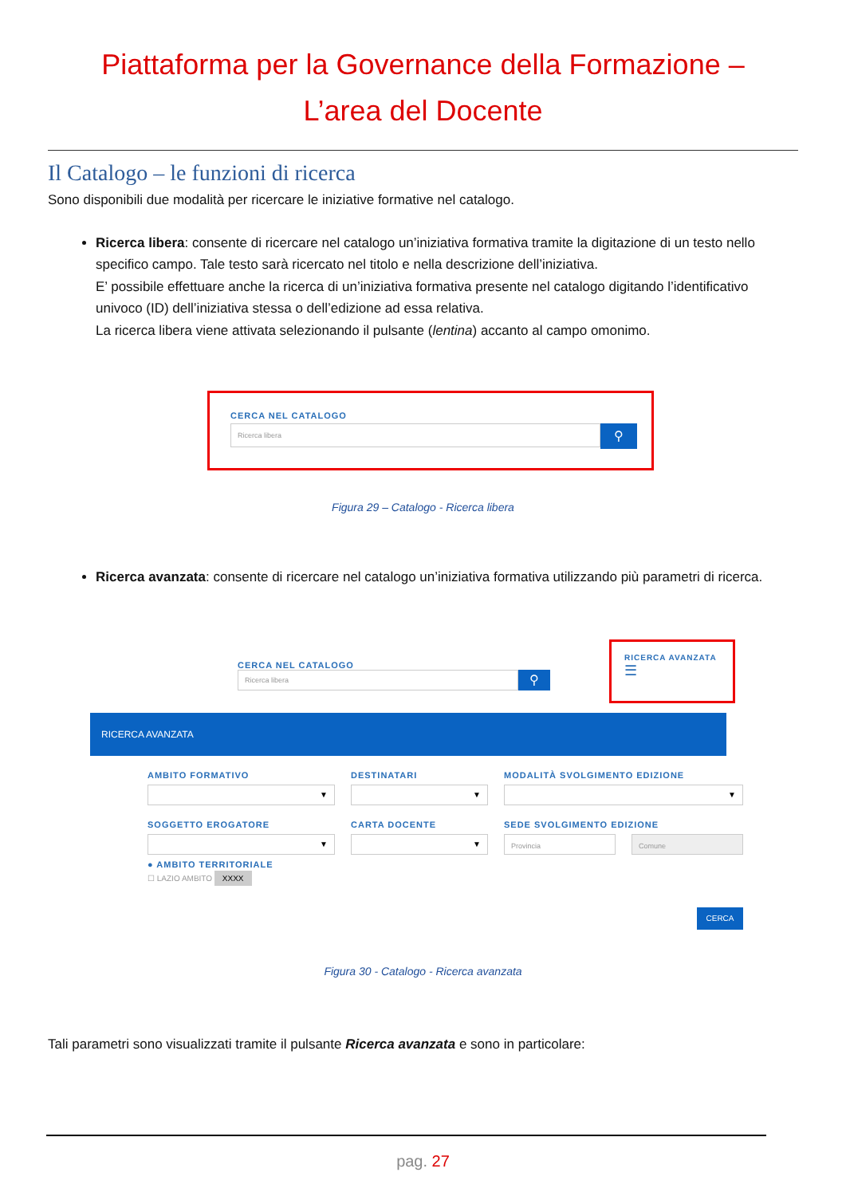Piattaforma per la Governance della Formazione –
L’area del Docente
Il Catalogo – le funzioni di ricerca
Sono disponibili due modalità per ricercare le iniziative formative nel catalogo.
Ricerca libera: consente di ricercare nel catalogo un’iniziativa formativa tramite la digitazione di un testo nello specifico campo. Tale testo sarà ricercato nel titolo e nella descrizione dell’iniziativa.
E’ possibile effettuare anche la ricerca di un’iniziativa formativa presente nel catalogo digitando l’identificativo univoco (ID) dell’iniziativa stessa o dell’edizione ad essa relativa.
La ricerca libera viene attivata selezionando il pulsante (lentina) accanto al campo omonimo.
CERCA NEL CATALOGO
Ricerca libera
⚲
Figura 29 – Catalogo - Ricerca libera
Ricerca avanzata: consente di ricercare nel catalogo un’iniziativa formativa utilizzando più parametri di ricerca.
CERCA NEL CATALOGO
Ricerca libera
⚲
RICERCA AVANZATA
☰
RICERCA AVANZATA
AMBITO FORMATIVO
▼
SOGGETTO EROGATORE
▼
● AMBITO TERRITORIALE
☐ LAZIO AMBITO XXXX
DESTINATARI
▼
CARTA DOCENTE
▼
MODALITÀ SVOLGIMENTO EDIZIONE
▼
SEDE SVOLGIMENTO EDIZIONE
Provincia Comune
CERCA
Figura 30 - Catalogo - Ricerca avanzata
Tali parametri sono visualizzati tramite il pulsante Ricerca avanzata e sono in particolare:
pag. 27